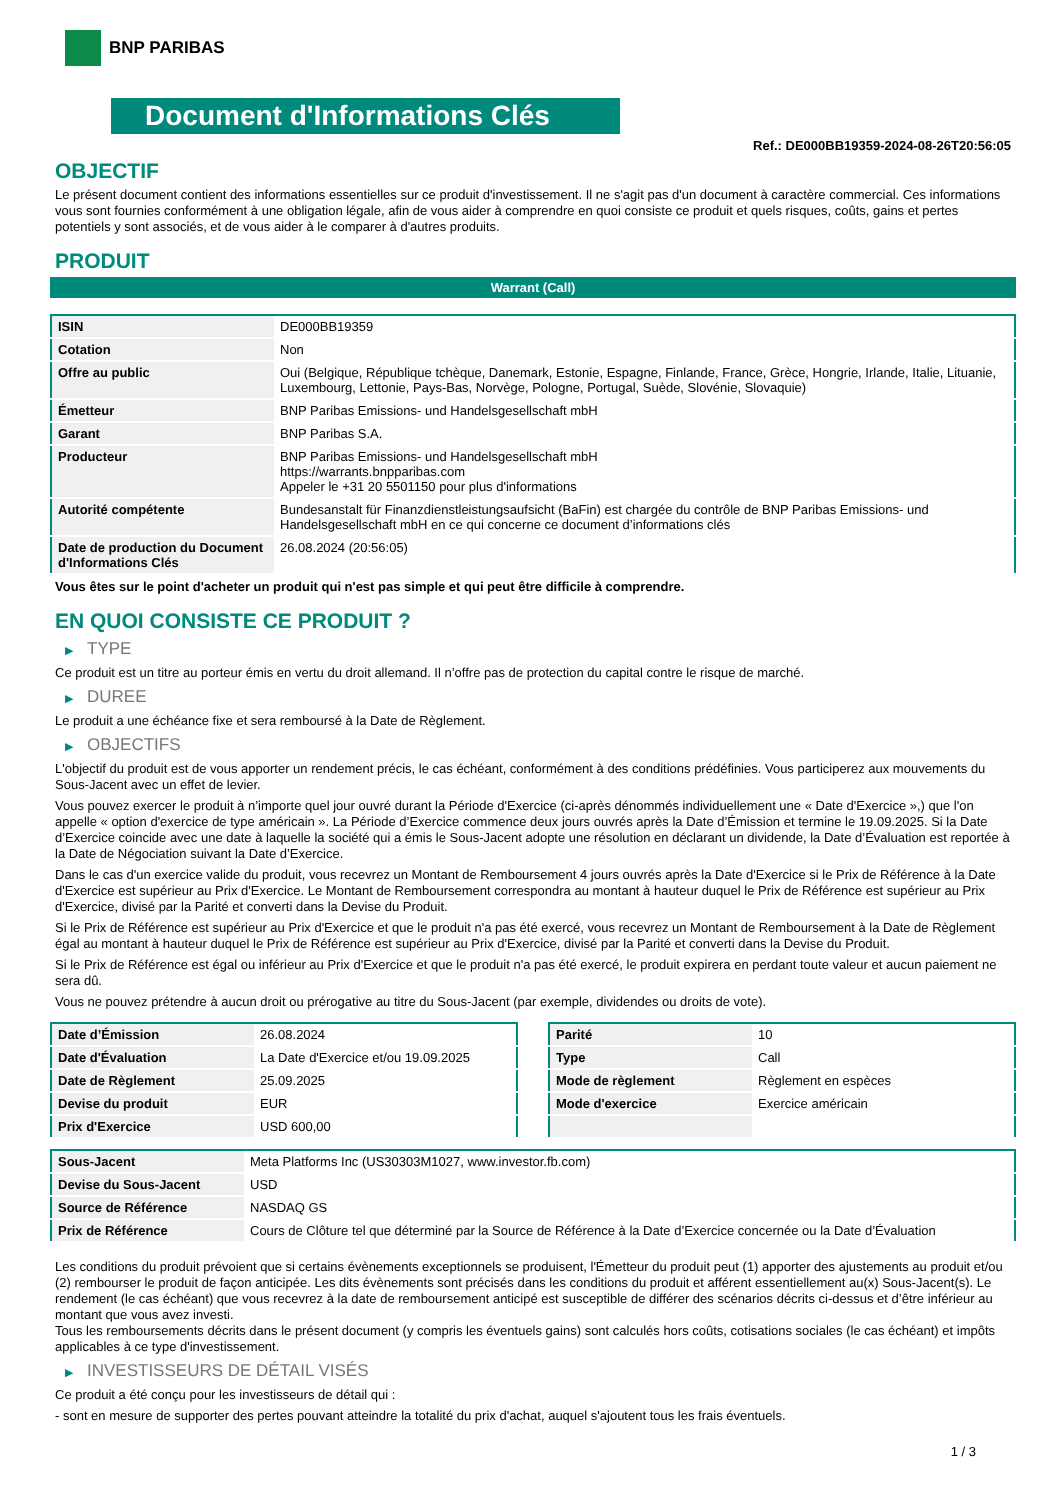BNP PARIBAS
Document d'Informations Clés
Ref.: DE000BB19359-2024-08-26T20:56:05
OBJECTIF
Le présent document contient des informations essentielles sur ce produit d'investissement. Il ne s'agit pas d'un document à caractère commercial. Ces informations vous sont fournies conformément à une obligation légale, afin de vous aider à comprendre en quoi consiste ce produit et quels risques, coûts, gains et pertes potentiels y sont associés, et de vous aider à le comparer à d'autres produits.
PRODUIT
Warrant (Call)
| ISIN | DE000BB19359 |
| Cotation | Non |
| Offre au public | Oui (Belgique, République tchèque, Danemark, Estonie, Espagne, Finlande, France, Grèce, Hongrie, Irlande, Italie, Lituanie, Luxembourg, Lettonie, Pays-Bas, Norvège, Pologne, Portugal, Suède, Slovénie, Slovaquie) |
| Émetteur | BNP Paribas Emissions- und Handelsgesellschaft mbH |
| Garant | BNP Paribas S.A. |
| Producteur | BNP Paribas Emissions- und Handelsgesellschaft mbH https://warrants.bnpparibas.com Appeler le +31 20 5501150 pour plus d'informations |
| Autorité compétente | Bundesanstalt für Finanzdienstleistungsaufsicht (BaFin) est chargée du contrôle de BNP Paribas Emissions- und Handelsgesellschaft mbH en ce qui concerne ce document d’informations clés |
| Date de production du Document d'Informations Clés | 26.08.2024 (20:56:05) |
Vous êtes sur le point d'acheter un produit qui n'est pas simple et qui peut être difficile à comprendre.
EN QUOI CONSISTE CE PRODUIT ?
▶ TYPE
Ce produit est un titre au porteur émis en vertu du droit allemand. Il n’offre pas de protection du capital contre le risque de marché.
▶ DUREE
Le produit a une échéance fixe et sera remboursé à la Date de Règlement.
▶ OBJECTIFS
L'objectif du produit est de vous apporter un rendement précis, le cas échéant, conformément à des conditions prédéfinies. Vous participerez aux mouvements du Sous-Jacent avec un effet de levier.
Vous pouvez exercer le produit à n’importe quel jour ouvré durant la Période d'Exercice (ci-après dénommés individuellement une « Date d'Exercice »,) que l'on appelle « option d'exercice de type américain ». La Période d’Exercice commence deux jours ouvrés après la Date d’Émission et termine le 19.09.2025. Si la Date d’Exercice coincide avec une date à laquelle la société qui a émis le Sous-Jacent adopte une résolution en déclarant un dividende, la Date d’Évaluation est reportée à la Date de Négociation suivant la Date d’Exercice.
Dans le cas d'un exercice valide du produit, vous recevrez un Montant de Remboursement 4 jours ouvrés après la Date d'Exercice si le Prix de Référence à la Date d'Exercice est supérieur au Prix d'Exercice. Le Montant de Remboursement correspondra au montant à hauteur duquel le Prix de Référence est supérieur au Prix d'Exercice, divisé par la Parité et converti dans la Devise du Produit.
Si le Prix de Référence est supérieur au Prix d'Exercice et que le produit n'a pas été exercé, vous recevrez un Montant de Remboursement à la Date de Règlement égal au montant à hauteur duquel le Prix de Référence est supérieur au Prix d'Exercice, divisé par la Parité et converti dans la Devise du Produit.
Si le Prix de Référence est égal ou inférieur au Prix d'Exercice et que le produit n'a pas été exercé, le produit expirera en perdant toute valeur et aucun paiement ne sera dû.
Vous ne pouvez prétendre à aucun droit ou prérogative au titre du Sous-Jacent (par exemple, dividendes ou droits de vote).
| Date d’Émission | 26.08.2024 |
| Date d'Évaluation | La Date d'Exercice et/ou 19.09.2025 |
| Date de Règlement | 25.09.2025 |
| Devise du produit | EUR |
| Prix d'Exercice | USD 600,00 |
| Parité | 10 |
| Type | Call |
| Mode de règlement | Règlement en espèces |
| Mode d'exercice | Exercice américain |
| Sous-Jacent | Meta Platforms Inc (US30303M1027, www.investor.fb.com) |
| Devise du Sous-Jacent | USD |
| Source de Référence | NASDAQ GS |
| Prix de Référence | Cours de Clôture tel que déterminé par la Source de Référence à la Date d’Exercice concernée ou la Date d’Évaluation |
Les conditions du produit prévoient que si certains évènements exceptionnels se produisent, l'Émetteur du produit peut (1) apporter des ajustements au produit et/ou (2) rembourser le produit de façon anticipée. Les dits évènements sont précisés dans les conditions du produit et afférent essentiellement au(x) Sous-Jacent(s). Le rendement (le cas échéant) que vous recevrez à la date de remboursement anticipé est susceptible de différer des scénarios décrits ci-dessus et d’être inférieur au montant que vous avez investi.
Tous les remboursements décrits dans le présent document (y compris les éventuels gains) sont calculés hors coûts, cotisations sociales (le cas échéant) et impôts applicables à ce type d'investissement.
▶ INVESTISSEURS DE DÉTAIL VISÉS
Ce produit a été conçu pour les investisseurs de détail qui :
- sont en mesure de supporter des pertes pouvant atteindre la totalité du prix d'achat, auquel s'ajoutent tous les frais éventuels.
1 / 3